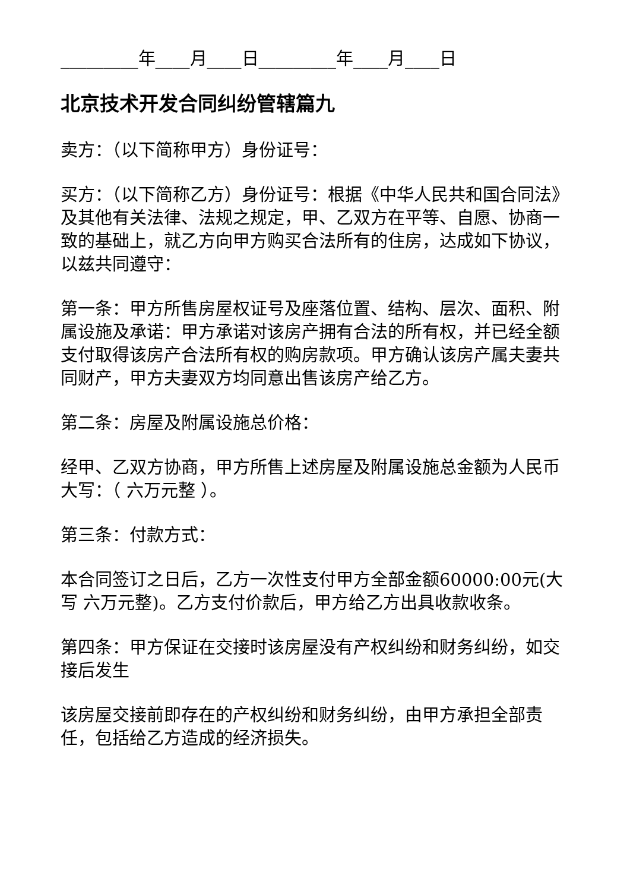_________年____月____日_________年____月____日
北京技术开发合同纠纷管辖篇九
卖方：（以下简称甲方）身份证号：
买方：（以下简称乙方）身份证号：根据《中华人民共和国合同法》及其他有关法律、法规之规定，甲、乙双方在平等、自愿、协商一致的基础上，就乙方向甲方购买合法所有的住房，达成如下协议，以兹共同遵守：
第一条：甲方所售房屋权证号及座落位置、结构、层次、面积、附属设施及承诺：甲方承诺对该房产拥有合法的所有权，并已经全额支付取得该房产合法所有权的购房款项。甲方确认该房产属夫妻共同财产，甲方夫妻双方均同意出售该房产给乙方。
第二条：房屋及附属设施总价格：
经甲、乙双方协商，甲方所售上述房屋及附属设施总金额为人民币大写：（ 六万元整 ）。
第三条：付款方式：
本合同签订之日后，乙方一次性支付甲方全部金额60000:00元(大写 六万元整)。乙方支付价款后，甲方给乙方出具收款收条。
第四条：甲方保证在交接时该房屋没有产权纠纷和财务纠纷，如交接后发生
该房屋交接前即存在的产权纠纷和财务纠纷，由甲方承担全部责任，包括给乙方造成的经济损失。